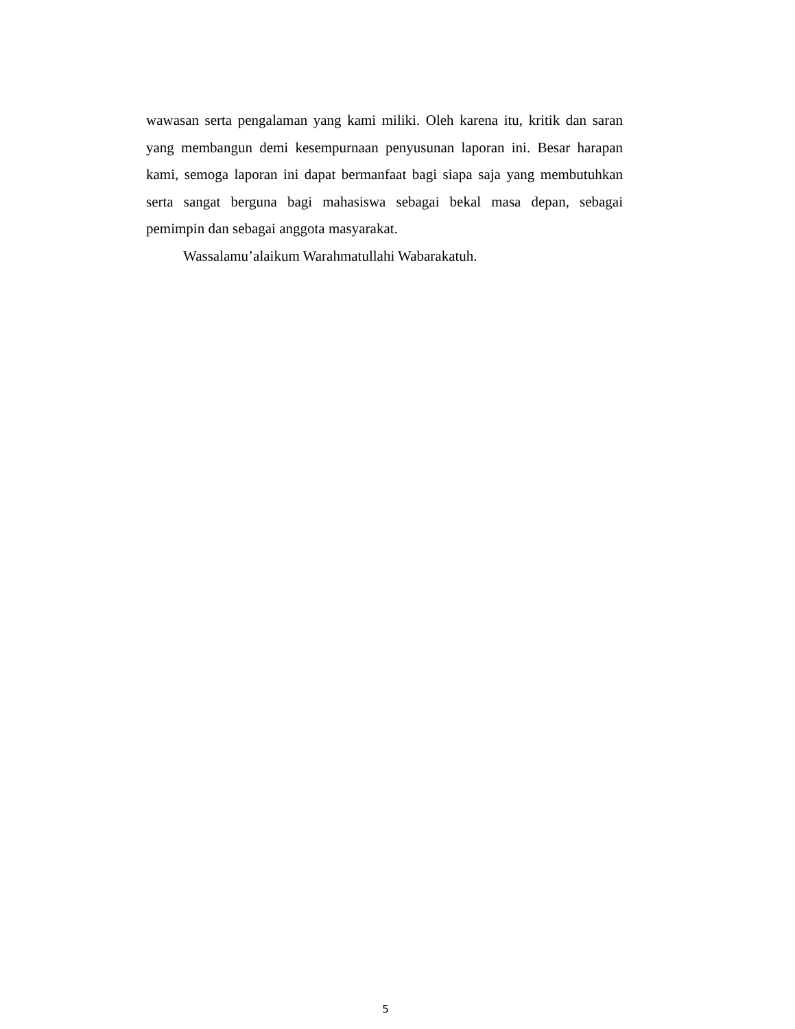wawasan serta pengalaman yang kami miliki. Oleh karena itu, kritik dan saran yang membangun demi kesempurnaan penyusunan laporan ini. Besar harapan kami, semoga laporan ini dapat bermanfaat bagi siapa saja yang membutuhkan serta sangat berguna bagi mahasiswa sebagai bekal masa depan, sebagai pemimpin dan sebagai anggota masyarakat.
Wassalamu’alaikum Warahmatullahi Wabarakatuh.
5